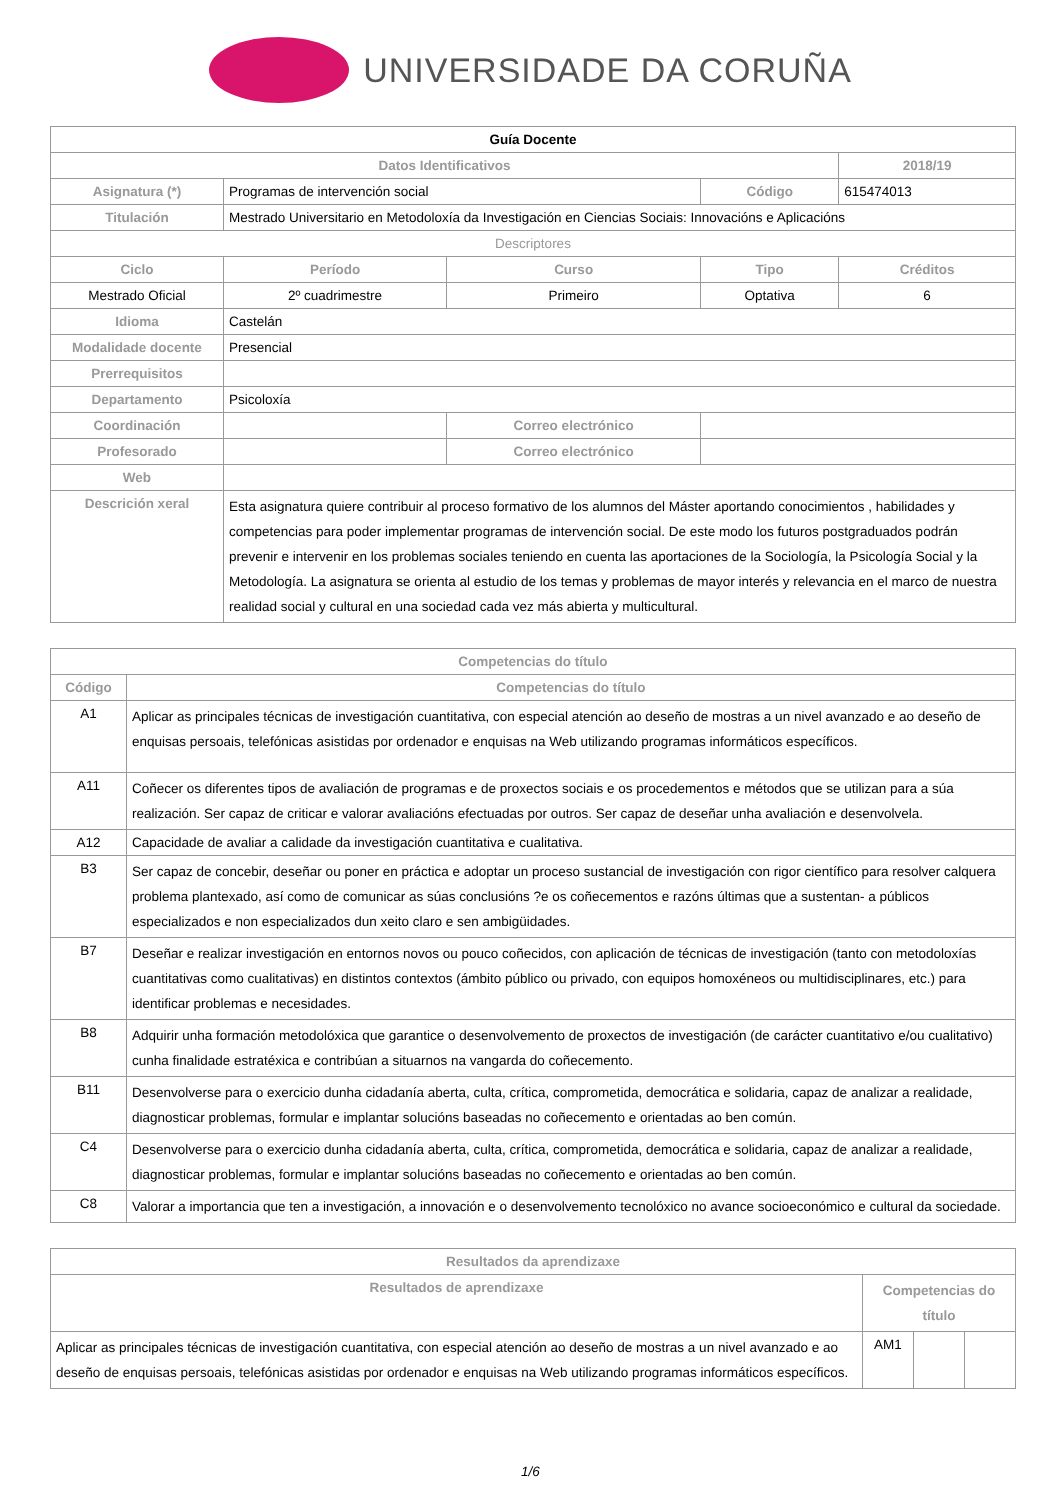UNIVERSIDADE DA CORUÑA
| Guía Docente | | | | | |
| Datos Identificativos | | | | | 2018/19 |
| Asignatura (*) | Programas de intervención social | | | Código | 615474013 |
| Titulación | Mestrado Universitario en Metodoloxía da Investigación en Ciencias Sociais: Innovacións e Aplicacións | | | | |
| Descriptores | | | | | |
| Ciclo | | Período | Curso | Tipo | Créditos |
| Mestrado Oficial | | 2º cuadrimestre | Primeiro | Optativa | 6 |
| Idioma | Castelán | | | | |
| Modalidade docente | Presencial | | | | |
| Prerrequisitos | | | | | |
| Departamento | Psicoloxía | | | | |
| Coordinación | | | Correo electrónico | | |
| Profesorado | | | Correo electrónico | | |
| Web | | | | | |
| Descrición xeral | Esta asignatura quiere contribuir al proceso formativo de los alumnos del Máster aportando conocimientos , habilidades y competencias para poder implementar programas de intervención social. De este modo los futuros postgraduados podrán prevenir e intervenir en los problemas sociales teniendo en cuenta las aportaciones de la Sociología, la Psicología Social y la Metodología. La asignatura se orienta al estudio de los temas y problemas de mayor interés y relevancia en el marco de nuestra realidad social y cultural en una sociedad cada vez más abierta y multicultural. | | | | |
| Competencias do título | |
| --- | --- |
| Código | Competencias do título |
| A1 | Aplicar as principales técnicas de investigación cuantitativa, con especial atención ao deseño de mostras a un nivel avanzado e ao deseño de enquisas persoais, telefónicas asistidas por ordenador e enquisas na Web utilizando programas informáticos específicos. |
| A11 | Coñecer os diferentes tipos de avaliación de programas e de proxectos sociais e os procedementos e métodos que se utilizan para a súa realización. Ser capaz de criticar e valorar avaliacións efectuadas por outros. Ser capaz de deseñar unha avaliación e desenvolvela. |
| A12 | Capacidade de avaliar a calidade da investigación cuantitativa e cualitativa. |
| B3 | Ser capaz de concebir, deseñar ou poner en práctica e adoptar un proceso sustancial de investigación con rigor científico para resolver calquera problema plantexado, así como de comunicar as súas conclusións ?e os coñecementos e razóns últimas que a sustentan- a públicos especializados e non especializados dun xeito claro e sen ambigüidades. |
| B7 | Deseñar e realizar investigación en entornos novos ou pouco coñecidos, con aplicación de técnicas de investigación (tanto con metodoloxías cuantitativas como cualitativas) en distintos contextos (ámbito público ou privado, con equipos homoxéneos ou multidisciplinares, etc.) para identificar problemas e necesidades. |
| B8 | Adquirir unha formación metodolóxica que garantice o desenvolvemento de proxectos de investigación (de carácter cuantitativo e/ou cualitativo) cunha finalidade estratéxica e contribúan a situarnos na vangarda do coñecemento. |
| B11 | Desenvolverse para o exercicio dunha cidadanía aberta, culta, crítica, comprometida, democrática e solidaria, capaz de analizar a realidade, diagnosticar problemas, formular e implantar solucións baseadas no coñecemento e orientadas ao ben común. |
| C4 | Desenvolverse para o exercicio dunha cidadanía aberta, culta, crítica, comprometida, democrática e solidaria, capaz de analizar a realidade, diagnosticar problemas, formular e implantar solucións baseadas no coñecemento e orientadas ao ben común. |
| C8 | Valorar a importancia que ten a investigación, a innovación e o desenvolvemento tecnolóxico no avance socioeconómico e cultural da sociedade. |
| Resultados da aprendizaxe | | | |
| --- | --- | --- | --- |
| Resultados de aprendizaxe | Competencias do título | | |
| Aplicar as principales técnicas de investigación cuantitativa, con especial atención ao deseño de mostras a un nivel avanzado e ao deseño de enquisas persoais, telefónicas asistidas por ordenador e enquisas na Web utilizando programas informáticos específicos. | AM1 | | |
1/6